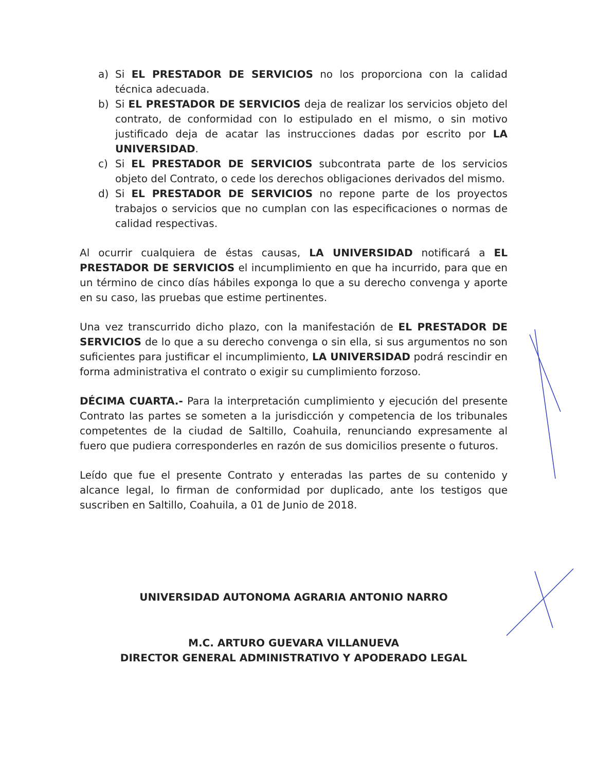a) Si EL PRESTADOR DE SERVICIOS no los proporciona con la calidad técnica adecuada.
b) Si EL PRESTADOR DE SERVICIOS deja de realizar los servicios objeto del contrato, de conformidad con lo estipulado en el mismo, o sin motivo justificado deja de acatar las instrucciones dadas por escrito por LA UNIVERSIDAD.
c) Si EL PRESTADOR DE SERVICIOS subcontrata parte de los servicios objeto del Contrato, o cede los derechos obligaciones derivados del mismo.
d) Si EL PRESTADOR DE SERVICIOS no repone parte de los proyectos trabajos o servicios que no cumplan con las especificaciones o normas de calidad respectivas.
Al ocurrir cualquiera de éstas causas, LA UNIVERSIDAD notificará a EL PRESTADOR DE SERVICIOS el incumplimiento en que ha incurrido, para que en un término de cinco días hábiles exponga lo que a su derecho convenga y aporte en su caso, las pruebas que estime pertinentes.
Una vez transcurrido dicho plazo, con la manifestación de EL PRESTADOR DE SERVICIOS de lo que a su derecho convenga o sin ella, si sus argumentos no son suficientes para justificar el incumplimiento, LA UNIVERSIDAD podrá rescindir en forma administrativa el contrato o exigir su cumplimiento forzoso.
DÉCIMA CUARTA.- Para la interpretación cumplimiento y ejecución del presente Contrato las partes se someten a la jurisdicción y competencia de los tribunales competentes de la ciudad de Saltillo, Coahuila, renunciando expresamente al fuero que pudiera corresponderles en razón de sus domicilios presente o futuros.
Leído que fue el presente Contrato y enteradas las partes de su contenido y alcance legal, lo firman de conformidad por duplicado, ante los testigos que suscriben en Saltillo, Coahuila, a 01 de Junio de 2018.
UNIVERSIDAD AUTONOMA AGRARIA ANTONIO NARRO
M.C. ARTURO GUEVARA VILLANUEVA
DIRECTOR GENERAL ADMINISTRATIVO Y APODERADO LEGAL